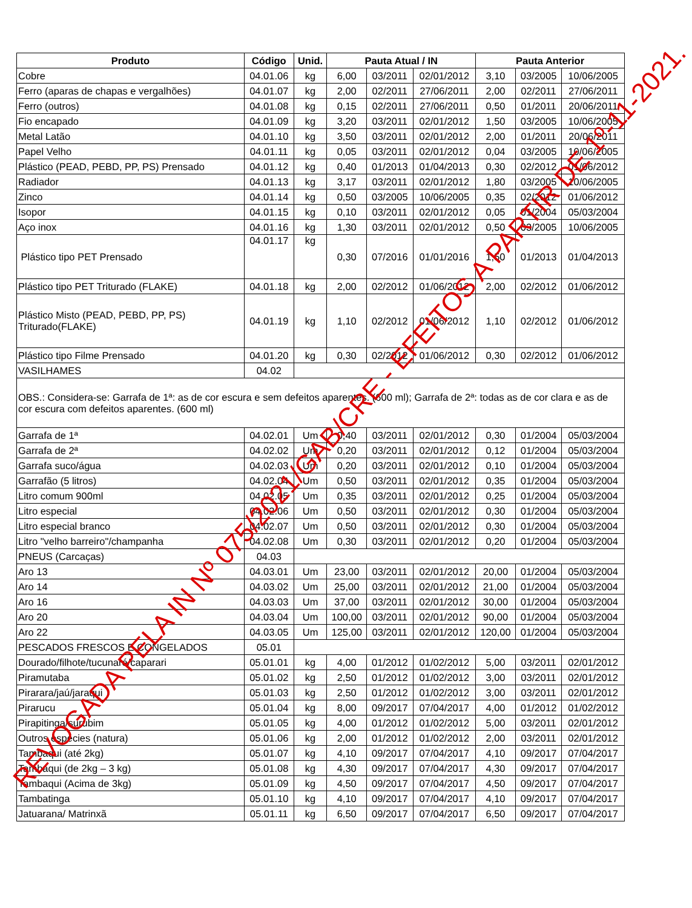| Produto | Código | Unid. | Pauta Atual / IN | | | Pauta Anterior | | |
| --- | --- | --- | --- | --- | --- | --- | --- | --- |
| Cobre | 04.01.06 | kg | 6,00 | 03/2011 | 02/01/2012 | 3,10 | 03/2005 | 10/06/2005 |
| Ferro (aparas de chapas e vergalhões) | 04.01.07 | kg | 2,00 | 02/2011 | 27/06/2011 | 2,00 | 02/2011 | 27/06/2011 |
| Ferro (outros) | 04.01.08 | kg | 0,15 | 02/2011 | 27/06/2011 | 0,50 | 01/2011 | 20/06/2011 |
| Fio encapado | 04.01.09 | kg | 3,20 | 03/2011 | 02/01/2012 | 1,50 | 03/2005 | 10/06/2005 |
| Metal Latão | 04.01.10 | kg | 3,50 | 03/2011 | 02/01/2012 | 2,00 | 01/2011 | 20/06/2011 |
| Papel Velho | 04.01.11 | kg | 0,05 | 03/2011 | 02/01/2012 | 0,04 | 03/2005 | 10/06/2005 |
| Plástico (PEAD, PEBD, PP, PS) Prensado | 04.01.12 | kg | 0,40 | 01/2013 | 01/04/2013 | 0,30 | 02/2012 | 01/06/2012 |
| Radiador | 04.01.13 | kg | 3,17 | 03/2011 | 02/01/2012 | 1,80 | 03/2005 | 10/06/2005 |
| Zinco | 04.01.14 | kg | 0,50 | 03/2005 | 10/06/2005 | 0,35 | 02/2012 | 01/06/2012 |
| Isopor | 04.01.15 | kg | 0,10 | 03/2011 | 02/01/2012 | 0,05 | 01/2004 | 05/03/2004 |
| Aço inox | 04.01.16 | kg | 1,30 | 03/2011 | 02/01/2012 | 0,50 | 03/2005 | 10/06/2005 |
| Plástico tipo PET Prensado | 04.01.17 | kg | 0,30 | 07/2016 | 01/01/2016 | 1,50 | 01/2013 | 01/04/2013 |
| Plástico tipo PET Triturado (FLAKE) | 04.01.18 | kg | 2,00 | 02/2012 | 01/06/2012 | 2,00 | 02/2012 | 01/06/2012 |
| Plástico Misto (PEAD, PEBD, PP, PS) Triturado(FLAKE) | 04.01.19 | kg | 1,10 | 02/2012 | 01/06/2012 | 1,10 | 02/2012 | 01/06/2012 |
| Plástico tipo Filme Prensado | 04.01.20 | kg | 0,30 | 02/2012 | 01/06/2012 | 0,30 | 02/2012 | 01/06/2012 |
| VASILHAMES | 04.02 | | | | | | | |
| OBS.: Considera-se: Garrafa de 1ª: as de cor escura e sem defeitos aparentes. (600 ml); Garrafa de 2ª: todas as de cor clara e as de cor escura com defeitos aparentes. (600 ml) | | | | | | | | |
| Garrafa de 1ª | 04.02.01 | Um | 0,40 | 03/2011 | 02/01/2012 | 0,30 | 01/2004 | 05/03/2004 |
| Garrafa de 2ª | 04.02.02 | Um | 0,20 | 03/2011 | 02/01/2012 | 0,12 | 01/2004 | 05/03/2004 |
| Garrafa suco/água | 04.02.03 | Um | 0,20 | 03/2011 | 02/01/2012 | 0,10 | 01/2004 | 05/03/2004 |
| Garrafão (5 litros) | 04.02.04 | Um | 0,50 | 03/2011 | 02/01/2012 | 0,35 | 01/2004 | 05/03/2004 |
| Litro comum 900ml | 04.02.05 | Um | 0,35 | 03/2011 | 02/01/2012 | 0,25 | 01/2004 | 05/03/2004 |
| Litro especial | 04.02.06 | Um | 0,50 | 03/2011 | 02/01/2012 | 0,30 | 01/2004 | 05/03/2004 |
| Litro especial branco | 04.02.07 | Um | 0,50 | 03/2011 | 02/01/2012 | 0,30 | 01/2004 | 05/03/2004 |
| Litro "velho barreiro"/champanha | 04.02.08 | Um | 0,30 | 03/2011 | 02/01/2012 | 0,20 | 01/2004 | 05/03/2004 |
| PNEUS (Carcaças) | 04.03 | | | | | | | |
| Aro 13 | 04.03.01 | Um | 23,00 | 03/2011 | 02/01/2012 | 20,00 | 01/2004 | 05/03/2004 |
| Aro 14 | 04.03.02 | Um | 25,00 | 03/2011 | 02/01/2012 | 21,00 | 01/2004 | 05/03/2004 |
| Aro 16 | 04.03.03 | Um | 37,00 | 03/2011 | 02/01/2012 | 30,00 | 01/2004 | 05/03/2004 |
| Aro 20 | 04.03.04 | Um | 100,00 | 03/2011 | 02/01/2012 | 90,00 | 01/2004 | 05/03/2004 |
| Aro 22 | 04.03.05 | Um | 125,00 | 03/2011 | 02/01/2012 | 120,00 | 01/2004 | 05/03/2004 |
| PESCADOS FRESCOS E CONGELADOS | 05.01 | | | | | | | |
| Dourado/filhote/tucunaré/caparari | 05.01.01 | kg | 4,00 | 01/2012 | 01/02/2012 | 5,00 | 03/2011 | 02/01/2012 |
| Piramutaba | 05.01.02 | kg | 2,50 | 01/2012 | 01/02/2012 | 3,00 | 03/2011 | 02/01/2012 |
| Pirarara/jaú/jaraqui | 05.01.03 | kg | 2,50 | 01/2012 | 01/02/2012 | 3,00 | 03/2011 | 02/01/2012 |
| Pirarucu | 05.01.04 | kg | 8,00 | 09/2017 | 07/04/2017 | 4,00 | 01/2012 | 01/02/2012 |
| Pirapitinga/surubim | 05.01.05 | kg | 4,00 | 01/2012 | 01/02/2012 | 5,00 | 03/2011 | 02/01/2012 |
| Outros espécies (natura) | 05.01.06 | kg | 2,00 | 01/2012 | 01/02/2012 | 2,00 | 03/2011 | 02/01/2012 |
| Tambaqui (até 2kg) | 05.01.07 | kg | 4,10 | 09/2017 | 07/04/2017 | 4,10 | 09/2017 | 07/04/2017 |
| Tambaqui (de 2kg – 3 kg) | 05.01.08 | kg | 4,30 | 09/2017 | 07/04/2017 | 4,30 | 09/2017 | 07/04/2017 |
| Tambaqui (Acima de 3kg) | 05.01.09 | kg | 4,50 | 09/2017 | 07/04/2017 | 4,50 | 09/2017 | 07/04/2017 |
| Tambatinga | 05.01.10 | kg | 4,10 | 09/2017 | 07/04/2017 | 4,10 | 09/2017 | 07/04/2017 |
| Jatuarana/ Matrinxã | 05.01.11 | kg | 6,50 | 09/2017 | 07/04/2017 | 6,50 | 09/2017 | 07/04/2017 |
REVOGADA PELA IN Nº 075/2021/GAB/CRE - EFEITOS A PARTIR DE 1º-11-2021.